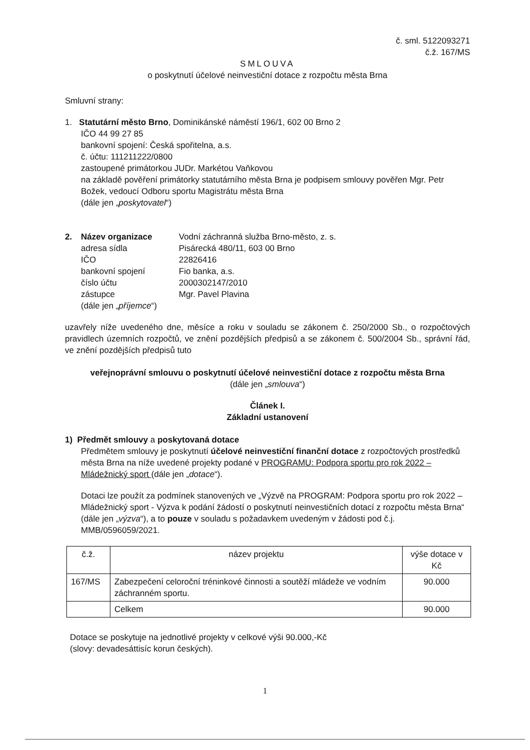č. sml. 5122093271
č.ž. 167/MS
SMLOUVA
o poskytnutí účelové neinvestiční dotace z rozpočtu města Brna
Smluvní strany:
1. Statutární město Brno, Dominikánské náměstí 196/1, 602 00 Brno 2
IČO 44 99 27 85
bankovní spojení: Česká spořitelna, a.s.
č. účtu: 111211222/0800
zastoupené primátorkou JUDr. Markétou Vaňkovou
na základě pověření primátorky statutárního města Brna je podpisem smlouvy pověřen Mgr. Petr Božek, vedoucí Odboru sportu Magistrátu města Brna
(dále jen „poskytovatel“)
| 2. | Název organizace | Vodní záchranná služba Brno-město, z. s. |
| | adresa sídla | Pisárecká 480/11, 603 00 Brno |
| | IČO | 22826416 |
| | bankovní spojení | Fio banka, a.s. |
| | číslo účtu | 2000302147/2010 |
| | zástupce | Mgr. Pavel Plavina |
| | (dále jen „ příjemce “) | |
uzavřely níže uvedeného dne, měsíce a roku v souladu se zákonem č. 250/2000 Sb., o rozpočtových pravidlech územních rozpočtů, ve znění pozdějších předpisů a se zákonem č. 500/2004 Sb., správní řád, ve znění pozdějších předpisů tuto
veřejnoprávní smlouvu o poskytnutí účelové neinvestiční dotace z rozpočtu města Brna
(dále jen „smlouva“)
Článek I.
Základní ustanovení
1) Předmět smlouvy a poskytovaná dotace
Předmětem smlouvy je poskytnutí účelové neinvestiční finanční dotace z rozpočtových prostředků města Brna na níže uvedené projekty podané v PROGRAMU: Podpora sportu pro rok 2022 – Mládežnický sport (dále jen „dotace“).
Dotaci lze použít za podmínek stanovených ve „Výzvě na PROGRAM: Podpora sportu pro rok 2022 – Mládežnický sport - Výzva k podání žádostí o poskytnutí neinvestičních dotací z rozpočtu města Brna“ (dále jen „výzva“), a to pouze v souladu s požadavkem uvedeným v žádosti pod č.j. MMB/0596059/2021.
| č.ž. | název projektu | výše dotace v Kč |
| --- | --- | --- |
| 167/MS | Zabezpečení celoroční tréninkové činnosti a soutěží mládeže ve vodním záchranném sportu. | 90.000 |
| | Celkem | 90.000 |
Dotace se poskytuje na jednotlivé projekty v celkové výši 90.000,-Kč
(slovy: devadesáttisíc korun českých).
1